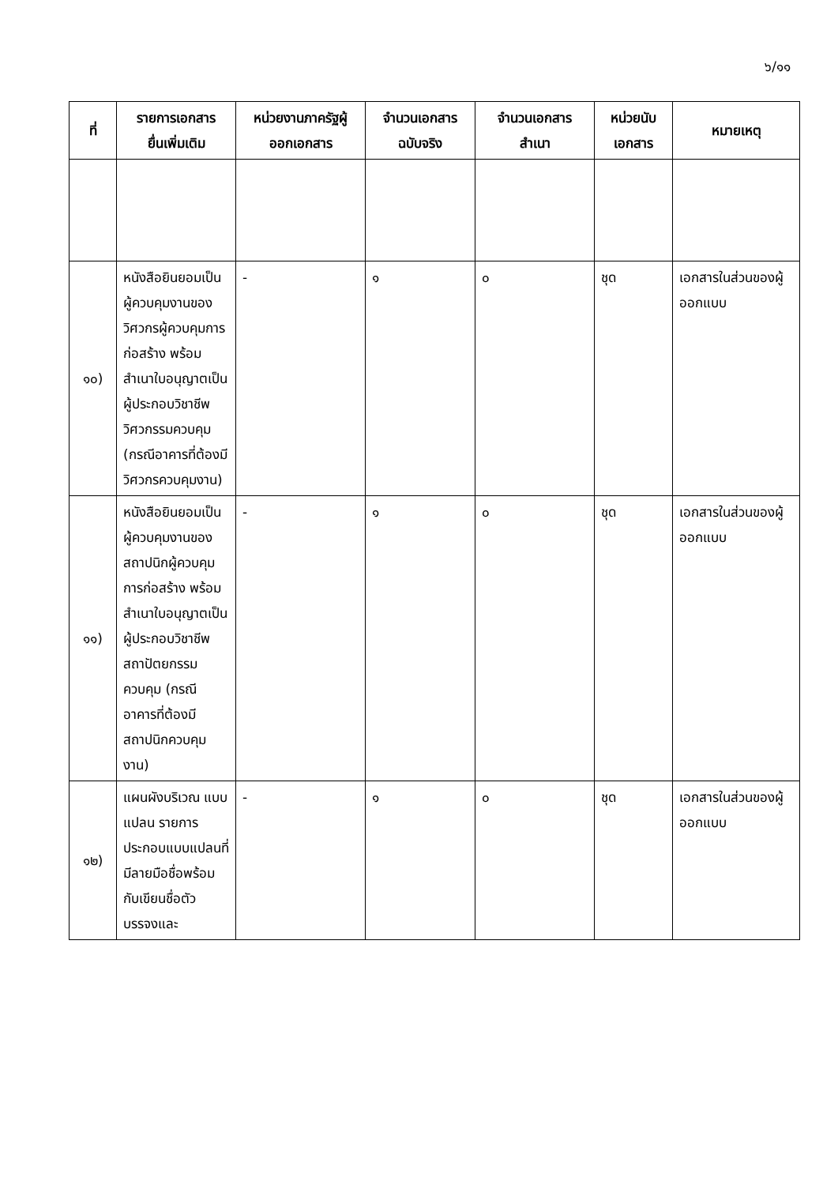๖/๑๑
| ที่ | รายการเอกสาร ยื่นเพิ่มเติม | หน่วยงานภาครัฐผู้ ออกเอกสาร | จำนวนเอกสาร ฉบับจริง | จำนวนเอกสาร สำเนา | หน่วยนับ เอกสาร | หมายเหตุ |
| --- | --- | --- | --- | --- | --- | --- |
| ๑๐) | หนังสือยินยอมเป็นผู้ควบคุมงานของวิศวกรผู้ควบคุมการก่อสร้าง พร้อมสำเนาใบอนุญาตเป็นผู้ประกอบวิชาชีพวิศวกรรมควบคุม (กรณีอาคารที่ต้องมีวิศวกรควบคุมงาน) | - | ๑ | ๐ | ชุด | เอกสารในส่วนของผู้ออกแบบ |
| ๑๑) | หนังสือยินยอมเป็นผู้ควบคุมงานของสถาปนิกผู้ควบคุมการก่อสร้าง พร้อมสำเนาใบอนุญาตเป็นผู้ประกอบวิชาชีพสถาปัตยกรรมควบคุม (กรณีอาคารที่ต้องมีสถาปนิกควบคุมงาน) | - | ๑ | ๐ | ชุด | เอกสารในส่วนของผู้ออกแบบ |
| ๑๒) | แผนผังบริเวณ แบบแปลน รายการประกอบแบบแปลนที่มีลายมือชื่อพร้อมกับเขียนชื่อตัวบรรจงและ | - | ๑ | ๐ | ชุด | เอกสารในส่วนของผู้ออกแบบ |